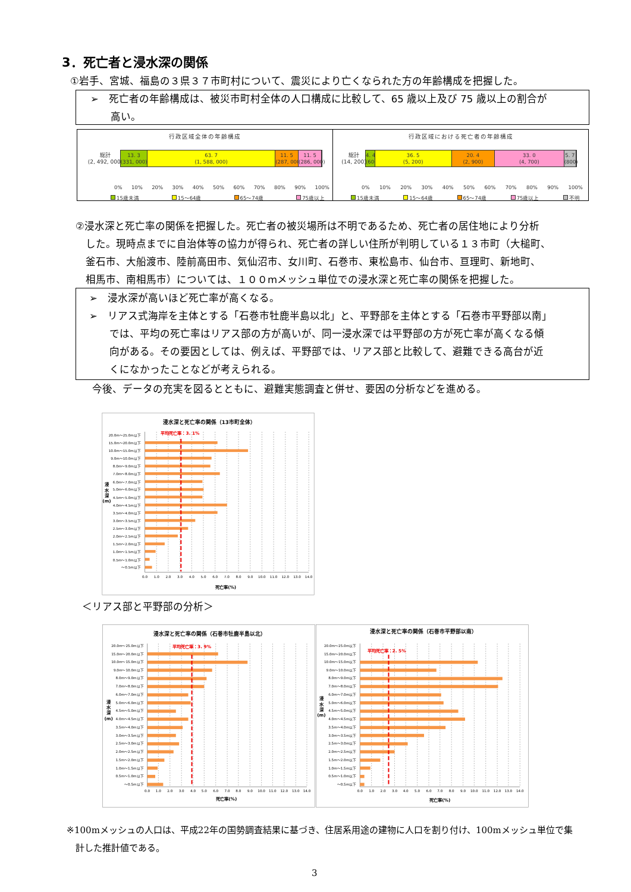3．死亡者と浸水深の関係
①岩手、宮城、福島の３県３７市町村について、震災により亡くなられた方の年齢構成を把握した。
➢　死亡者の年齢構成は、被災市町村全体の人口構成に比較して、65 歳以上及び 75 歳以上の割合が
　　高い。
行政区域全体の年齢構成
総計
(2, 492, 000)
13. 3
(331, 000)
63. 7
(1, 588, 000)
11. 5
(287, 000)
11. 5
(286, 000)
0% 10% 20% 30% 40% 50% 60% 70% 80% 90% 100%
15歳未満 15～64歳 65～74歳 75歳以上
行政区域における死亡者の年齢構成
総計
(14, 200)
4. 4
(600)
36. 5
(5, 200)
20. 4
(2, 900)
33. 0
(4, 700)
5. 7
(800)
0% 10% 20% 30% 40% 50% 60% 70% 80% 90% 100%
15歳未満 15～64歳 65～74歳 75歳以上 不明
②浸水深と死亡率の関係を把握した。死亡者の被災場所は不明であるため、死亡者の居住地により分析
　した。現時点までに自治体等の協力が得られ、死亡者の詳しい住所が判明している１３市町（大槌町、
　釜石市、大船渡市、陸前高田市、気仙沼市、女川町、石巻市、東松島市、仙台市、亘理町、新地町、
　相馬市、南相馬市）については、１００mメッシュ単位での浸水深と死亡率の関係を把握した。
➢　浸水深が高いほど死亡率が高くなる。
➢　リアス式海岸を主体とする「石巻市牡鹿半島以北」と、平野部を主体とする「石巻市平野部以南」
　　では、平均の死亡率はリアス部の方が高いが、同一浸水深では平野部の方が死亡率が高くなる傾
　　向がある。その要因としては、例えば、平野部では、リアス部と比較して、避難できる高台が近
　　くになかったことなどが考えられる。
今後、データの充実を図るとともに、避難実態調査と併せ、要因の分析などを進める。
浸水深と死亡率の関係（13市町全体）
平均死亡率：3. 1%
20.0m～25.0m以下
15.0m～20.0m以下
10.0m～15.0m以下
9.0m～10.0m以下
8.0m～9.0m以下
7.0m～8.0m以下
6.0m～7.0m以下
5.0m～6.0m以下
4.5m～5.0m以下
4.0m～4.5m以下
3.5m～4.0m以下
3.0m～3.5m以下
2.5m～3.0m以下
2.0m～2.5m以下
1.5m～2.0m以下
1.0m～1.5m以下
0.5m～1.0m以下
～0.5m以下
0.0
1.0
2.0
3.0
4.0
5.0
6.0
7.0
8.0
9.0
10.0
11.0
12.0
13.0
14.0
死亡率(%)
浸
水
深
(m)
＜リアス部と平野部の分析＞
浸水深と死亡率の関係（石巻市牡鹿半島以北）
平均死亡率：3. 9%
20.0m～25.0m以下
15.0m～20.0m以下
10.0m～15.0m以下
9.0m～10.0m以下
8.0m～9.0m以下
7.0m～8.0m以下
6.0m～7.0m以下
5.0m～6.0m以下
4.5m～5.0m以下
4.0m～4.5m以下
3.5m～4.0m以下
3.0m～3.5m以下
2.5m～3.0m以下
2.0m～2.5m以下
1.5m～2.0m以下
1.0m～1.5m以下
0.5m～1.0m以下
～0.5m以下
0.0
1.0
2.0
3.0
4.0
5.0
6.0
7.0
8.0
9.0
10.0
11.0
12.0
13.0
14.0
死亡率(%)
浸
水
深
(m)
浸水深と死亡率の関係（石巻市平野部以南）
平均死亡率：2. 5%
20.0m～25.0m以下
15.0m～20.0m以下
10.0m～15.0m以下
9.0m～10.0m以下
8.0m～9.0m以下
7.0m～8.0m以下
6.0m～7.0m以下
5.0m～6.0m以下
4.5m～5.0m以下
4.0m～4.5m以下
3.5m～4.0m以下
3.0m～3.5m以下
2.5m～3.0m以下
2.0m～2.5m以下
1.5m～2.0m以下
1.0m～1.5m以下
0.5m～1.0m以下
～0.5m以下
0.0
1.0
2.0
3.0
4.0
5.0
6.0
7.0
8.0
9.0
10.0
11.0
12.0
13.0
14.0
死亡率(%)
浸
水
深
(m)
※100mメッシュの人口は、平成22年の国勢調査結果に基づき、住居系用途の建物に人口を割り付け、100mメッシュ単位で集
　計した推計値である。
3